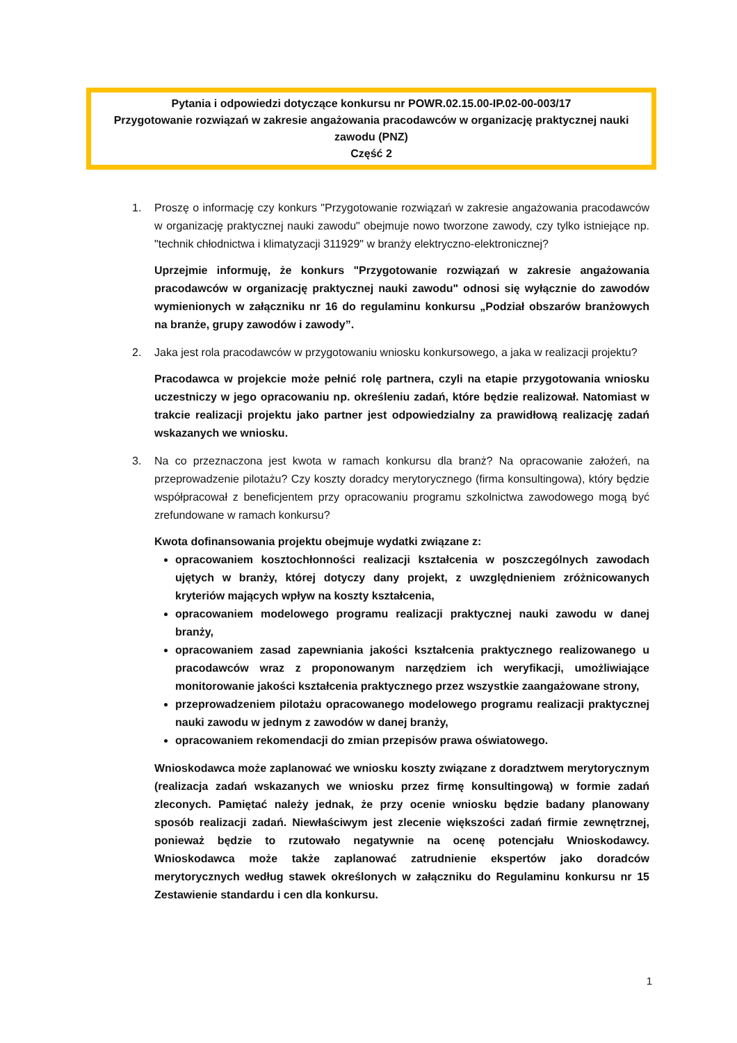Pytania i odpowiedzi dotyczące konkursu nr POWR.02.15.00-IP.02-00-003/17
Przygotowanie rozwiązań w zakresie angażowania pracodawców w organizację praktycznej nauki zawodu (PNZ)
Część 2
1. Proszę o informację czy konkurs "Przygotowanie rozwiązań w zakresie angażowania pracodawców w organizację praktycznej nauki zawodu" obejmuje nowo tworzone zawody, czy tylko istniejące np. "technik chłodnictwa i klimatyzacji 311929" w branży elektryczno-elektronicznej?
Uprzejmie informuję, że konkurs "Przygotowanie rozwiązań w zakresie angażowania pracodawców w organizację praktycznej nauki zawodu" odnosi się wyłącznie do zawodów wymienionych w załączniku nr 16 do regulaminu konkursu „Podział obszarów branżowych na branże, grupy zawodów i zawody”.
2. Jaka jest rola pracodawców w przygotowaniu wniosku konkursowego, a jaka w realizacji projektu?
Pracodawca w projekcie może pełnić rolę partnera, czyli na etapie przygotowania wniosku uczestniczy w jego opracowaniu np. określeniu zadań, które będzie realizował. Natomiast w trakcie realizacji projektu jako partner jest odpowiedzialny za prawidłową realizację zadań wskazanych we wniosku.
3. Na co przeznaczona jest kwota w ramach konkursu dla branż? Na opracowanie założeń, na przeprowadzenie pilotażu? Czy koszty doradcy merytorycznego (firma konsultingowa), który będzie współpracował z beneficjentem przy opracowaniu programu szkolnictwa zawodowego mogą być zrefundowane w ramach konkursu?
Kwota dofinansowania projektu obejmuje wydatki związane z:
opracowaniem kosztochłonności realizacji kształcenia w poszczególnych zawodach ujętych w branży, której dotyczy dany projekt, z uwzględnieniem zróżnicowanych kryteriów mających wpływ na koszty kształcenia,
opracowaniem modelowego programu realizacji praktycznej nauki zawodu w danej branży,
opracowaniem zasad zapewniania jakości kształcenia praktycznego realizowanego u pracodawców wraz z proponowanym narzędziem ich weryfikacji, umożliwiające monitorowanie jakości kształcenia praktycznego przez wszystkie zaangażowane strony,
przeprowadzeniem pilotażu opracowanego modelowego programu realizacji praktycznej nauki zawodu w jednym z zawodów w danej branży,
opracowaniem rekomendacji do zmian przepisów prawa oświatowego.
Wnioskodawca może zaplanować we wniosku koszty związane z doradztwem merytorycznym (realizacja zadań wskazanych we wniosku przez firmę konsultingową) w formie zadań zleconych. Pamiętać należy jednak, że przy ocenie wniosku będzie badany planowany sposób realizacji zadań. Niewłaściwym jest zlecenie większości zadań firmie zewnętrznej, ponieważ będzie to rzutowało negatywnie na ocenę potencjału Wnioskodawcy. Wnioskodawca może także zaplanować zatrudnienie ekspertów jako doradców merytorycznych według stawek określonych w załączniku do Regulaminu konkursu nr 15 Zestawienie standardu i cen dla konkursu.
1